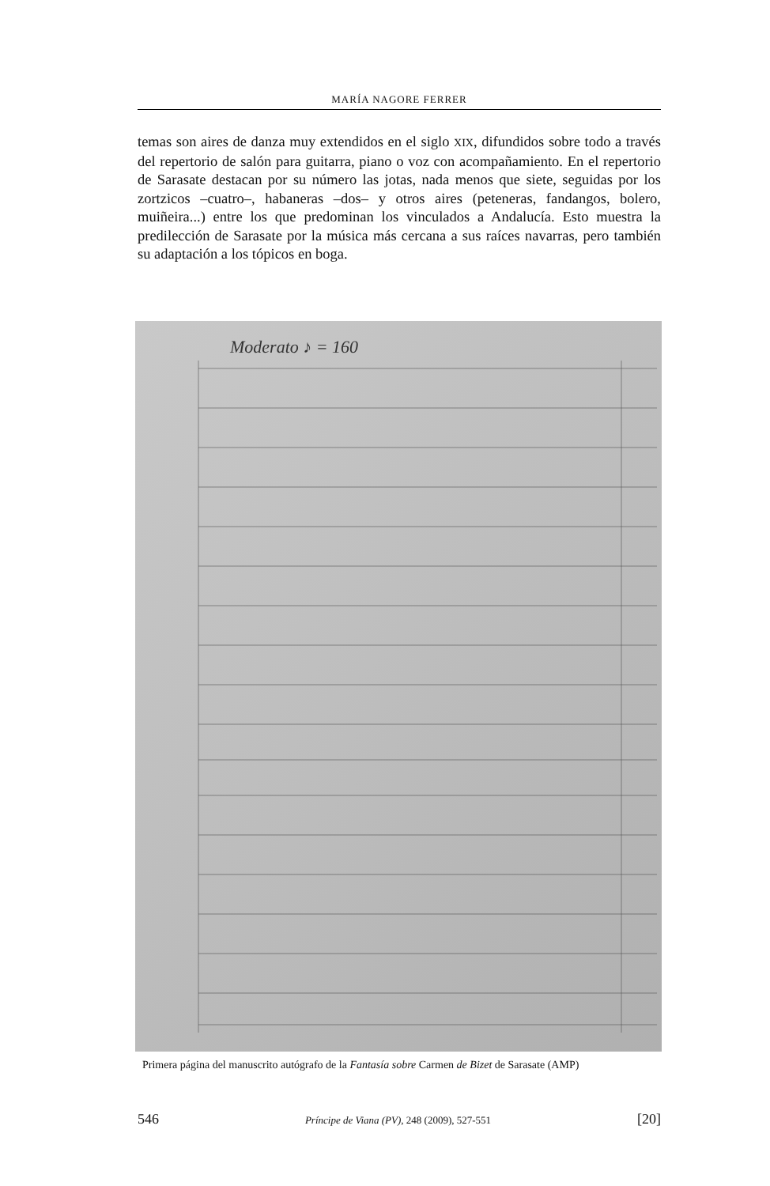MARÍA NAGORE FERRER
temas son aires de danza muy extendidos en el siglo XIX, difundidos sobre todo a través del repertorio de salón para guitarra, piano o voz con acompañamiento. En el repertorio de Sarasate destacan por su número las jotas, nada menos que siete, seguidas por los zortzicos –cuatro–, habaneras –dos– y otros aires (peteneras, fandangos, bolero, muiñeira...) entre los que predominan los vinculados a Andalucía. Esto muestra la predilección de Sarasate por la música más cercana a sus raíces navarras, pero también su adaptación a los tópicos en boga.
Moderato ♪ = 160
Primera página del manuscrito autógrafo de la Fantasía sobre Carmen de Bizet de Sarasate (AMP)
546 Príncipe de Viana (PV), 248 (2009), 527-551 [20]